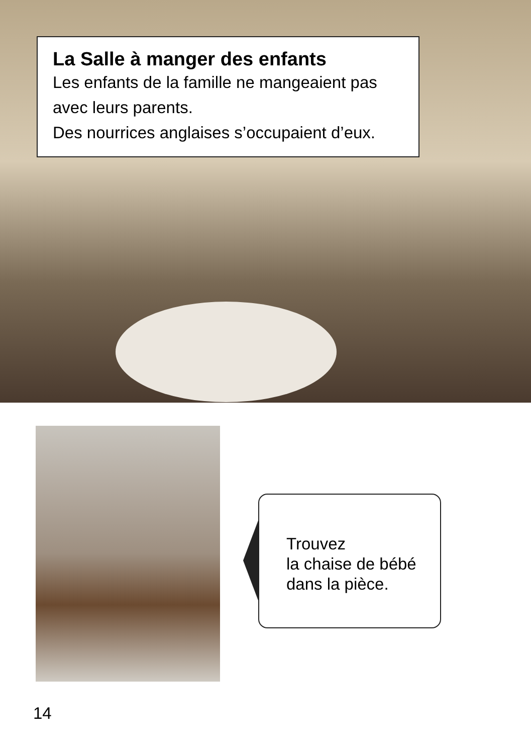La Salle à manger des enfants
Les enfants de la famille ne mangeaient pas avec leurs parents.
Des nourrices anglaises s’occupaient d’eux.
Trouvez
la chaise de bébé
dans la pièce.
14